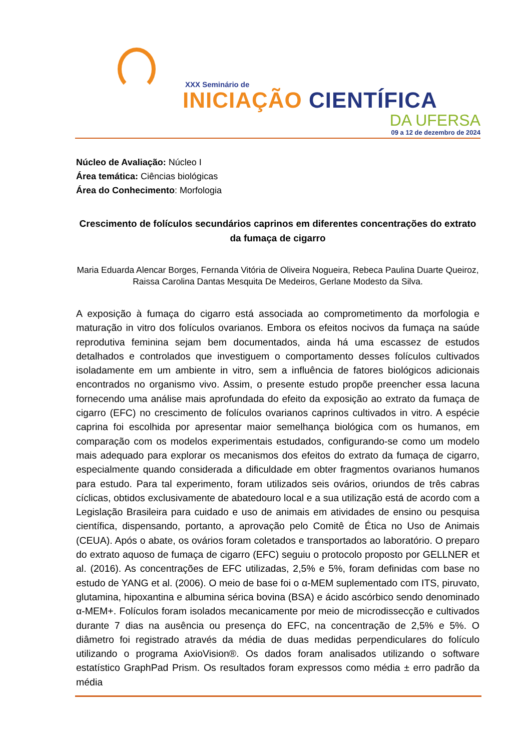XXX Seminário de
INICIAÇÃO CIENTÍFICA
DA UFERSA
09 a 12 de dezembro de 2024
Núcleo de Avaliação: Núcleo I
Área temática: Ciências biológicas
Área do Conhecimento: Morfologia
Crescimento de folículos secundários caprinos em diferentes concentrações do extrato da fumaça de cigarro
Maria Eduarda Alencar Borges, Fernanda Vitória de Oliveira Nogueira, Rebeca Paulina Duarte Queiroz, Raissa Carolina Dantas Mesquita De Medeiros, Gerlane Modesto da Silva.
A exposição à fumaça do cigarro está associada ao comprometimento da morfologia e maturação in vitro dos folículos ovarianos. Embora os efeitos nocivos da fumaça na saúde reprodutiva feminina sejam bem documentados, ainda há uma escassez de estudos detalhados e controlados que investiguem o comportamento desses folículos cultivados isoladamente em um ambiente in vitro, sem a influência de fatores biológicos adicionais encontrados no organismo vivo. Assim, o presente estudo propõe preencher essa lacuna fornecendo uma análise mais aprofundada do efeito da exposição ao extrato da fumaça de cigarro (EFC) no crescimento de folículos ovarianos caprinos cultivados in vitro. A espécie caprina foi escolhida por apresentar maior semelhança biológica com os humanos, em comparação com os modelos experimentais estudados, configurando-se como um modelo mais adequado para explorar os mecanismos dos efeitos do extrato da fumaça de cigarro, especialmente quando considerada a dificuldade em obter fragmentos ovarianos humanos para estudo. Para tal experimento, foram utilizados seis ovários, oriundos de três cabras cíclicas, obtidos exclusivamente de abatedouro local e a sua utilização está de acordo com a Legislação Brasileira para cuidado e uso de animais em atividades de ensino ou pesquisa científica, dispensando, portanto, a aprovação pelo Comitê de Ética no Uso de Animais (CEUA). Após o abate, os ovários foram coletados e transportados ao laboratório. O preparo do extrato aquoso de fumaça de cigarro (EFC) seguiu o protocolo proposto por GELLNER et al. (2016). As concentrações de EFC utilizadas, 2,5% e 5%, foram definidas com base no estudo de YANG et al. (2006). O meio de base foi o α-MEM suplementado com ITS, piruvato, glutamina, hipoxantina e albumina sérica bovina (BSA) e ácido ascórbico sendo denominado α-MEM+. Folículos foram isolados mecanicamente por meio de microdissecção e cultivados durante 7 dias na ausência ou presença do EFC, na concentração de 2,5% e 5%. O diâmetro foi registrado através da média de duas medidas perpendiculares do folículo utilizando o programa AxioVision®. Os dados foram analisados utilizando o software estatístico GraphPad Prism. Os resultados foram expressos como média ± erro padrão da média